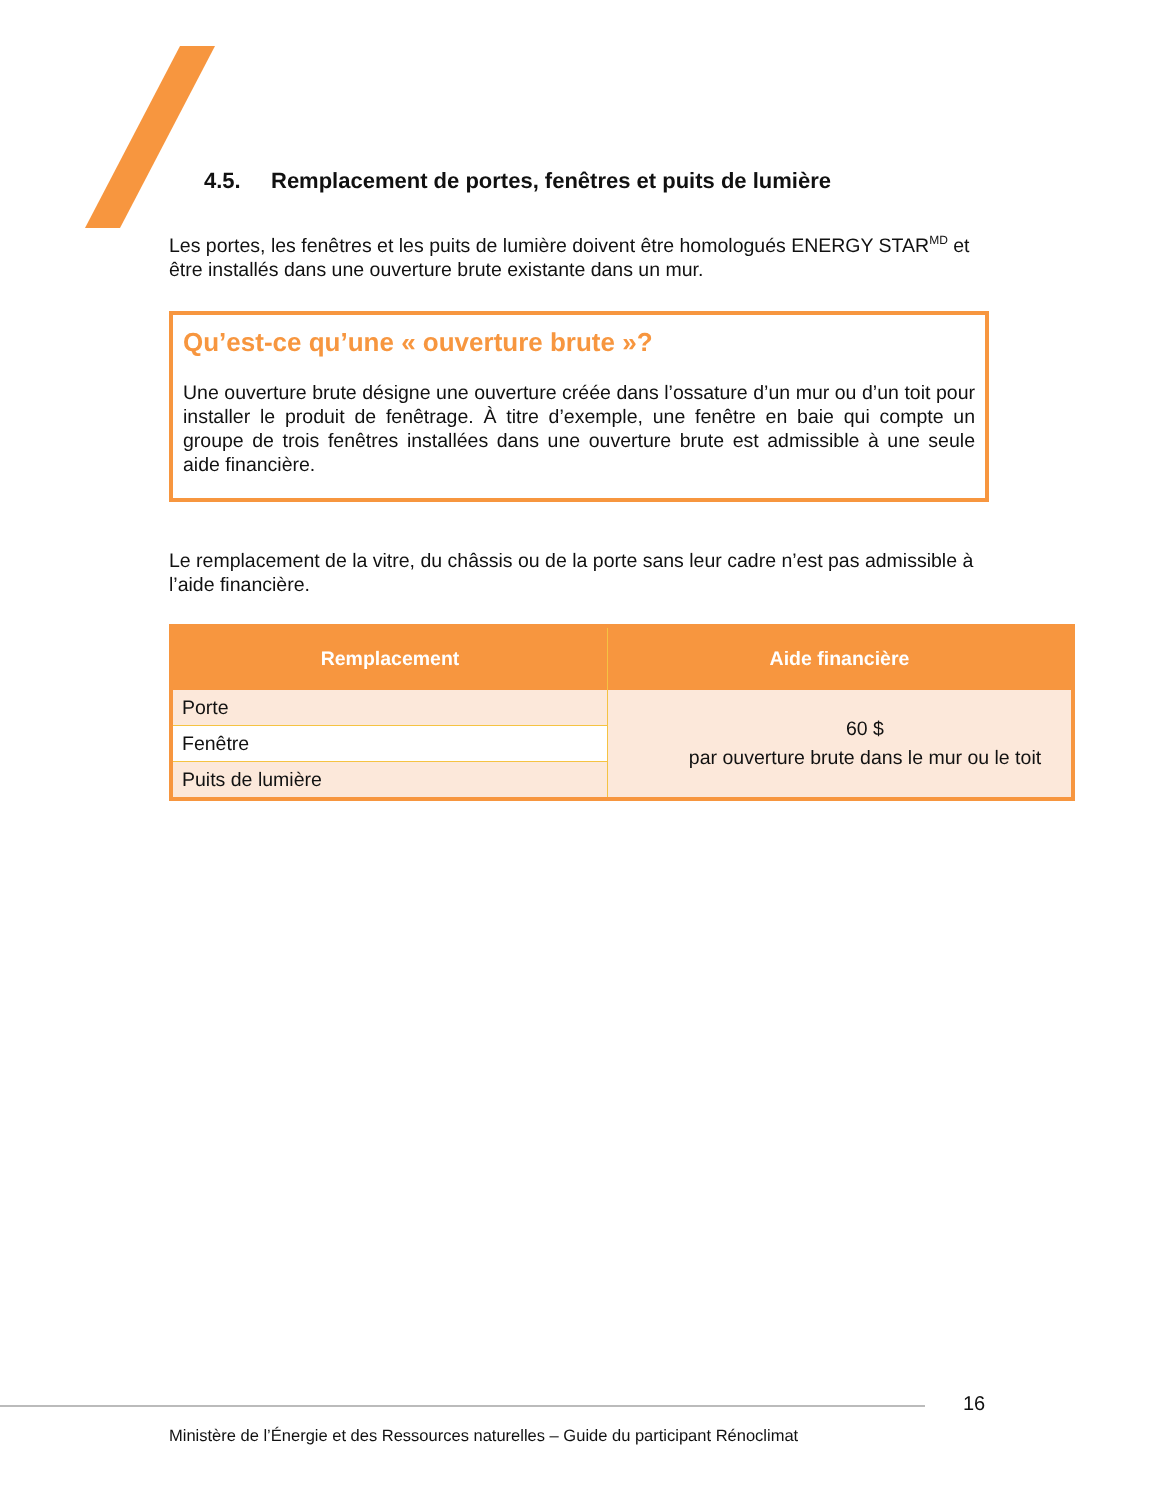4.5. Remplacement de portes, fenêtres et puits de lumière
Les portes, les fenêtres et les puits de lumière doivent être homologués ENERGY STAR<sup>MD</sup> et être installés dans une ouverture brute existante dans un mur.
Qu’est-ce qu’une « ouverture brute »?
Une ouverture brute désigne une ouverture créée dans l’ossature d’un mur ou d’un toit pour installer le produit de fenêtrage. À titre d’exemple, une fenêtre en baie qui compte un groupe de trois fenêtres installées dans une ouverture brute est admissible à une seule aide financière.
Le remplacement de la vitre, du châssis ou de la porte sans leur cadre n’est pas admissible à l’aide financière.
| Remplacement | Aide financière |
| --- | --- |
| Porte | 60 $ par ouverture brute dans le mur ou le toit |
| Fenêtre | |
| Puits de lumière | |
16
Ministère de l’Énergie et des Ressources naturelles – Guide du participant Rénoclimat